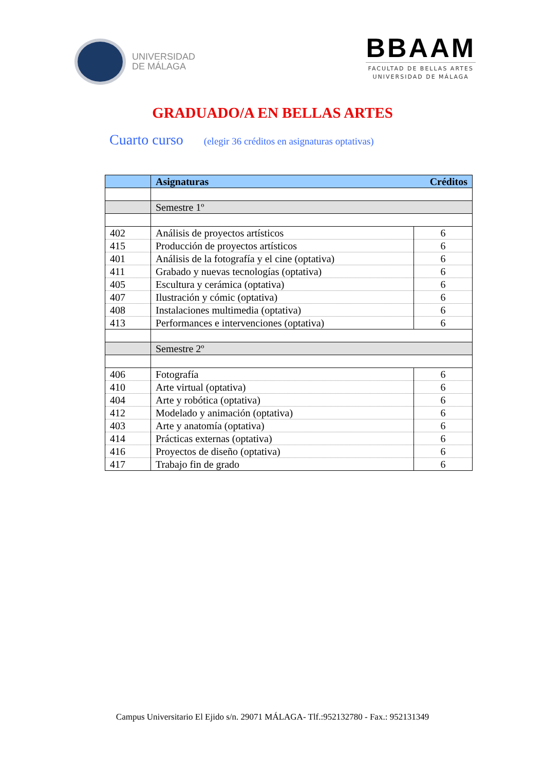UNIVERSIDAD
DE MÁLAGA
BBAAM
FACULTAD DE BELLAS ARTES
UNIVERSIDAD DE MÁLAGA
GRADUADO/A EN BELLAS ARTES
Cuarto curso (elegir 36 créditos en asignaturas optativas)
| | Asignaturas Créditos | |
| --- | --- | --- |
| | Semestre 1º | |
| 402 | Análisis de proyectos artísticos | 6 |
| 415 | Producción de proyectos artísticos | 6 |
| 401 | Análisis de la fotografía y el cine (optativa) | 6 |
| 411 | Grabado y nuevas tecnologías (optativa) | 6 |
| 405 | Escultura y cerámica (optativa) | 6 |
| 407 | Ilustración y cómic (optativa) | 6 |
| 408 | Instalaciones multimedia (optativa) | 6 |
| 413 | Performances e intervenciones (optativa) | 6 |
| | Semestre 2º | |
| 406 | Fotografía | 6 |
| 410 | Arte virtual (optativa) | 6 |
| 404 | Arte y robótica (optativa) | 6 |
| 412 | Modelado y animación (optativa) | 6 |
| 403 | Arte y anatomía (optativa) | 6 |
| 414 | Prácticas externas (optativa) | 6 |
| 416 | Proyectos de diseño (optativa) | 6 |
| 417 | Trabajo fin de grado | 6 |
Campus Universitario El Ejido s/n. 29071 MÁLAGA- Tlf.:952132780 - Fax.: 952131349